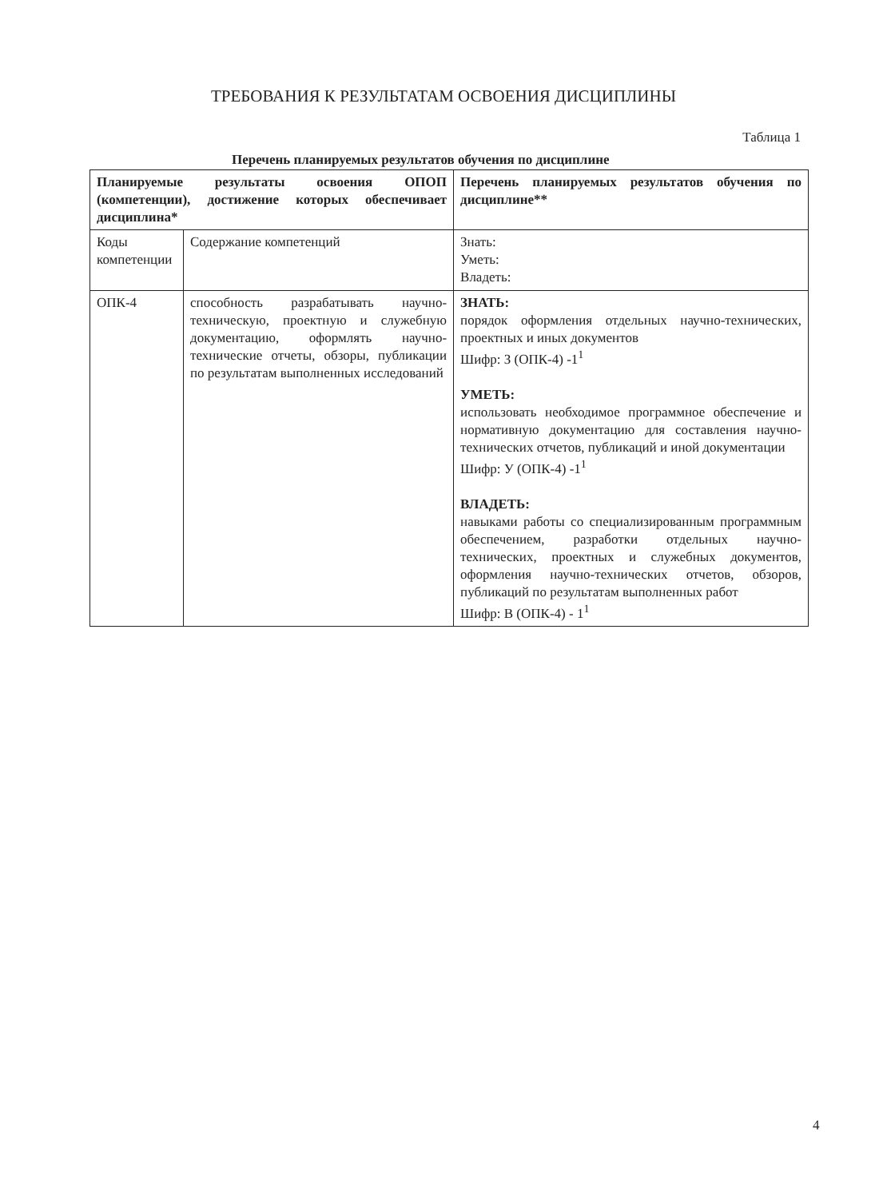ТРЕБОВАНИЯ К РЕЗУЛЬТАТАМ ОСВОЕНИЯ ДИСЦИПЛИНЫ
Таблица 1
Перечень планируемых результатов обучения по дисциплине
| Планируемые результаты освоения ОПОП (компетенции), достижение которых обеспечивает дисциплина* | | Перечень планируемых результатов обучения по дисциплине** |
| --- | --- | --- |
| Коды компетенции | Содержание компетенций | Знать: Уметь: Владеть: |
| ОПК-4 | способность разрабатывать научно-техническую, проектную и служебную документацию, оформлять научно-технические отчеты, обзоры, публикации по результатам выполненных исследований | ЗНАТЬ: порядок оформления отдельных научно-технических, проектных и иных документов Шифр: З (ОПК-4) -1<sup>1</sup> УМЕТЬ: использовать необходимое программное обеспечение и нормативную документацию для составления научно-технических отчетов, публикаций и иной документации Шифр: У (ОПК-4) -1<sup>1</sup> ВЛАДЕТЬ: навыками работы со специализированным программным обеспечением, разработки отдельных научно-технических, проектных и служебных документов, оформления научно-технических отчетов, обзоров, публикаций по результатам выполненных работ Шифр: В (ОПК-4) - 1<sup>1</sup> |
4